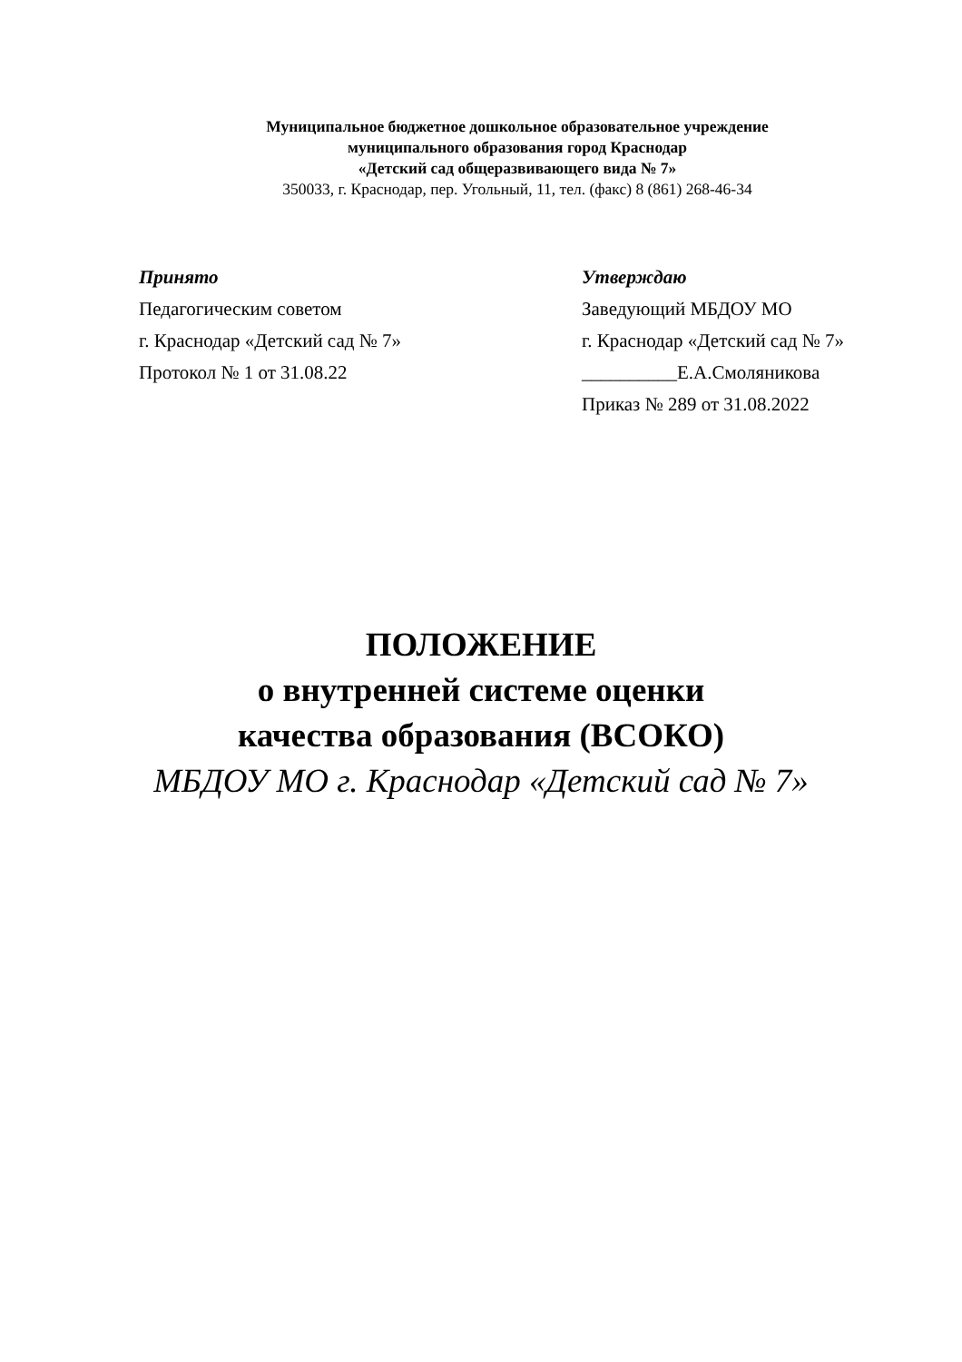Муниципальное бюджетное дошкольное образовательное учреждение
муниципального образования город Краснодар
«Детский сад общеразвивающего вида № 7»
350033, г. Краснодар, пер. Угольный, 11, тел. (факс) 8 (861) 268-46-34
Принято
Педагогическим советом
г. Краснодар «Детский сад № 7»
Протокол № 1 от 31.08.22
Утверждаю
Заведующий МБДОУ МО
г. Краснодар «Детский сад № 7»
__________Е.А.Смоляникова
Приказ № 289 от 31.08.2022
ПОЛОЖЕНИЕ
о внутренней системе оценки
качества образования (ВСОКО)
МБДОУ МО г. Краснодар «Детский сад № 7»